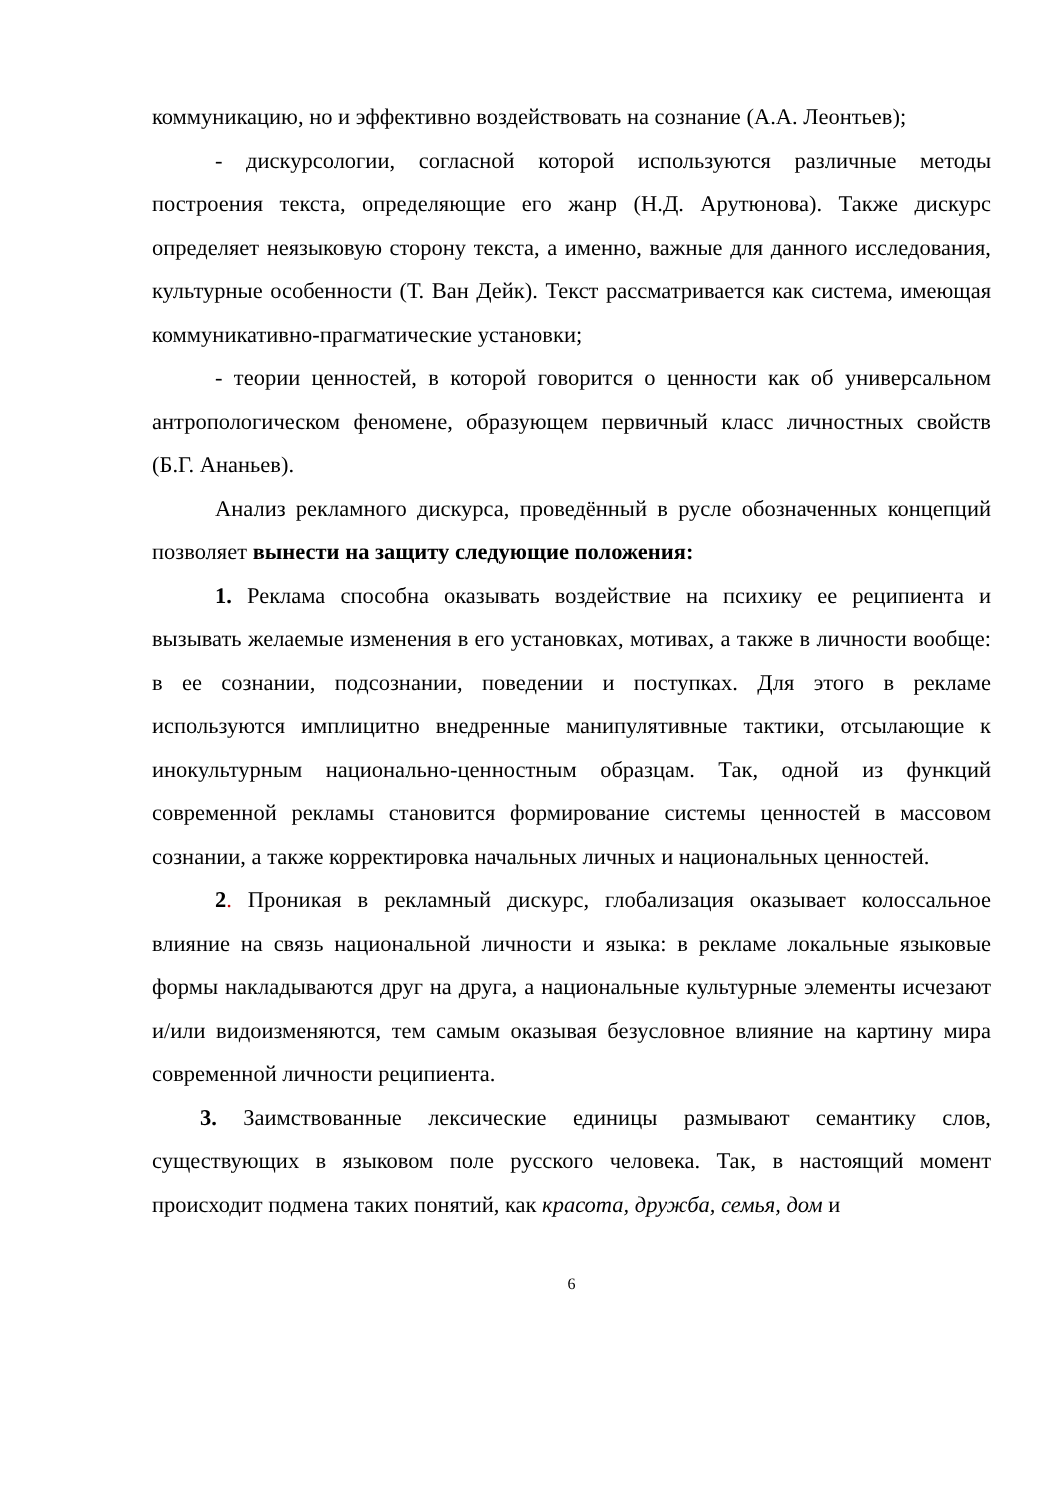коммуникацию, но и эффективно воздействовать на сознание (А.А. Леонтьев);
- дискурсологии, согласной которой используются различные методы построения текста, определяющие его жанр (Н.Д. Арутюнова). Также дискурс определяет неязыковую сторону текста, а именно, важные для данного исследования, культурные особенности (Т. Ван Дейк). Текст рассматривается как система, имеющая коммуникативно-прагматические установки;
- теории ценностей, в которой говорится о ценности как об универсальном антропологическом феномене, образующем первичный класс личностных свойств (Б.Г. Ананьев).
Анализ рекламного дискурса, проведённый в русле обозначенных концепций позволяет вынести на защиту следующие положения:
1. Реклама способна оказывать воздействие на психику ее реципиента и вызывать желаемые изменения в его установках, мотивах, а также в личности вообще: в ее сознании, подсознании, поведении и поступках. Для этого в рекламе используются имплицитно внедренные манипулятивные тактики, отсылающие к инокультурным национально-ценностным образцам. Так, одной из функций современной рекламы становится формирование системы ценностей в массовом сознании, а также корректировка начальных личных и национальных ценностей.
2. Проникая в рекламный дискурс, глобализация оказывает колоссальное влияние на связь национальной личности и языка: в рекламе локальные языковые формы накладываются друг на друга, а национальные культурные элементы исчезают и/или видоизменяются, тем самым оказывая безусловное влияние на картину мира современной личности реципиента.
3. Заимствованные лексические единицы размывают семантику слов, существующих в языковом поле русского человека. Так, в настоящий момент происходит подмена таких понятий, как красота, дружба, семья, дом и
6